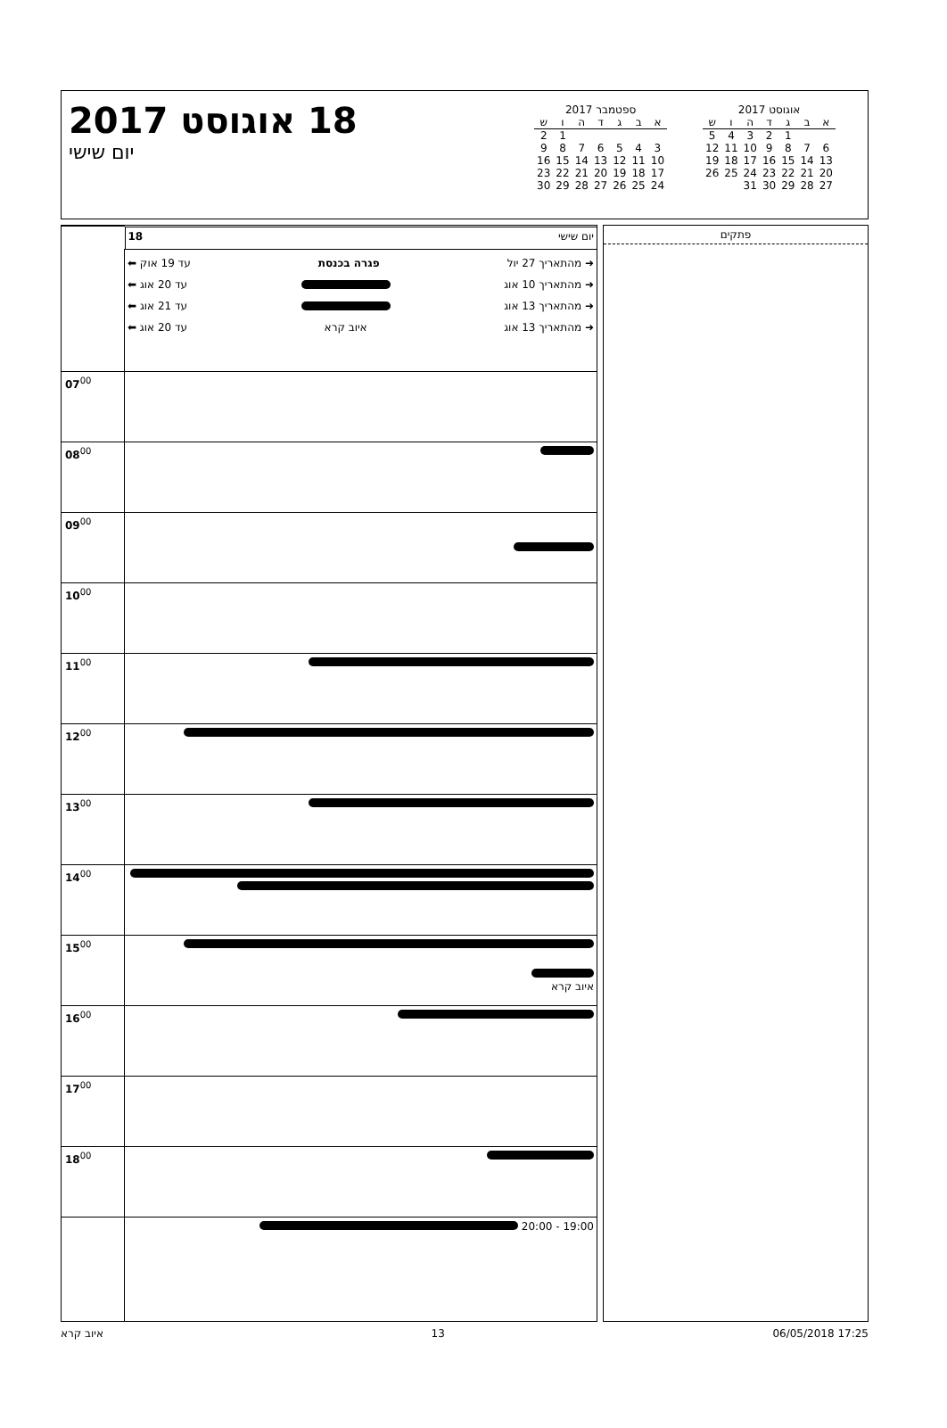18 אוגוסט 2017
יום שישי
ספטמבר 2017
| א | ב | ג | ד | ה | ו | ש |
| --- | --- | --- | --- | --- | --- | --- |
| | | | | | 1 | 2 |
| 3 | 4 | 5 | 6 | 7 | 8 | 9 |
| 10 | 11 | 12 | 13 | 14 | 15 | 16 |
| 17 | 18 | 19 | 20 | 21 | 22 | 23 |
| 24 | 25 | 26 | 27 | 28 | 29 | 30 |
אוגוסט 2017
| א | ב | ג | ד | ה | ו | ש |
| --- | --- | --- | --- | --- | --- | --- |
| | | 1 | 2 | 3 | 4 | 5 |
| 6 | 7 | 8 | 9 | 10 | 11 | 12 |
| 13 | 14 | 15 | 16 | 17 | 18 | 19 |
| 20 | 21 | 22 | 23 | 24 | 25 | 26 |
| 27 | 28 | 29 | 30 | 31 | | |
| | יום שישי 18 |
| | ➜ מהתאריך 27 יול פגרה בכנסת עד 19 אוק ⬅ ➜ מהתאריך 10 אוג עד 20 אוג ⬅ ➜ מהתאריך 13 אוג עד 21 אוג ⬅ ➜ מהתאריך 13 אוג איוב קרא עד 20 אוג ⬅ |
| 07<sup>00</sup> | |
| 08<sup>00</sup> | |
| 09<sup>00</sup> | |
| 10<sup>00</sup> | |
| 11<sup>00</sup> | |
| 12<sup>00</sup> | |
| 13<sup>00</sup> | |
| 14<sup>00</sup> | |
| 15<sup>00</sup> | איוב קרא |
| 16<sup>00</sup> | |
| 17<sup>00</sup> | |
| 18<sup>00</sup> | |
| | 19:00 - 20:00 |
פתקים
איוב קרא 13 06/05/2018 17:25